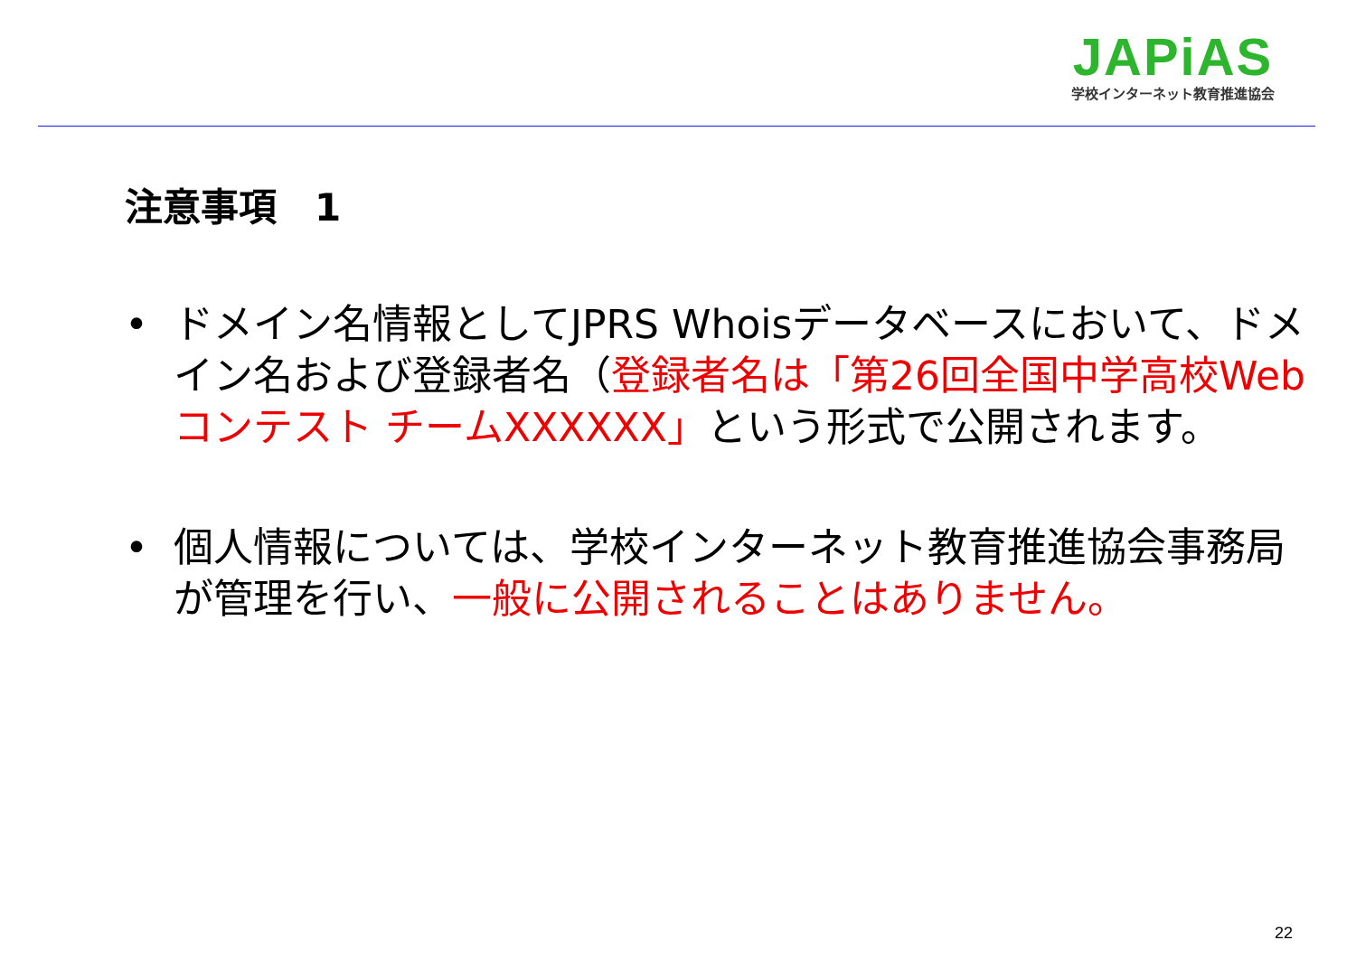JAPiAS
学校インターネット教育推進協会
注意事項　1
• ドメイン名情報としてJPRS Whoisデータベースにおいて、ドメイン名および登録者名（登録者名は「第26回全国中学高校Webコンテスト チームXXXXXX」という形式で公開されます。
• 個人情報については、学校インターネット教育推進協会事務局が管理を行い、一般に公開されることはありません。
22